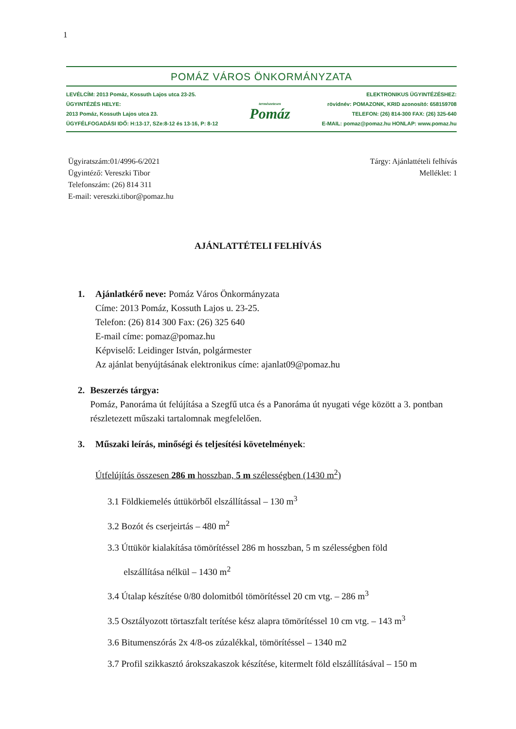1
POMÁZ VÁROS ÖNKORMÁNYZATA
LEVÉLCÍM: 2013 Pomáz, Kossuth Lajos utca 23-25.
ÜGYINTÉZÉS HELYE:
2013 Pomáz, Kossuth Lajos utca 23.
ÜGYFÉLFOGADÁSI IDŐ: H:13-17, SZe:8-12 és 13-16, P: 8-12
természetesen
Pomáz
ELEKTRONIKUS ÜGYINTÉZÉSHEZ:
rövidnév: POMAZONK, KRID azonosító: 658159708
TELEFON: (26) 814-300 FAX: (26) 325-640
E-MAIL: pomaz@pomaz.hu HONLAP: www.pomaz.hu
Ügyiratszám:01/4996-6/2021
Ügyintéző: Vereszki Tibor
Telefonszám: (26) 814 311
E-mail: vereszki.tibor@pomaz.hu
Tárgy: Ajánlattételi felhívás
Melléklet: 1
AJÁNLATTÉTELI FELHÍVÁS
1. Ajánlatkérő neve: Pomáz Város Önkormányzata
Címe: 2013 Pomáz, Kossuth Lajos u. 23-25.
Telefon: (26) 814 300 Fax: (26) 325 640
E-mail címe: pomaz@pomaz.hu
Képviselő: Leidinger István, polgármester
Az ajánlat benyújtásának elektronikus címe: ajanlat09@pomaz.hu
2. Beszerzés tárgya:
Pomáz, Panoráma út felújítása a Szegfű utca és a Panoráma út nyugati vége között a 3. pontban részletezett műszaki tartalomnak megfelelően.
3. Műszaki leírás, minőségi és teljesítési követelmények:
Útfelújítás összesen 286 m hosszban, 5 m szélességben (1430 m<sup>2</sup>)
3.1 Földkiemelés úttükörből elszállítással – 130 m<sup>3</sup>
3.2 Bozót és cserjeirtás – 480 m<sup>2</sup>
3.3 Úttükör kialakítása tömörítéssel 286 m hosszban, 5 m szélességben föld
elszállítása nélkül – 1430 m<sup>2</sup>
3.4 Útalap készítése 0/80 dolomitból tömörítéssel 20 cm vtg. – 286 m<sup>3</sup>
3.5 Osztályozott törtaszfalt terítése kész alapra tömörítéssel 10 cm vtg. – 143 m<sup>3</sup>
3.6 Bitumenszórás 2x 4/8-os zúzalékkal, tömörítéssel – 1340 m2
3.7 Profil szikkasztó árokszakaszok készítése, kitermelt föld elszállításával – 150 m